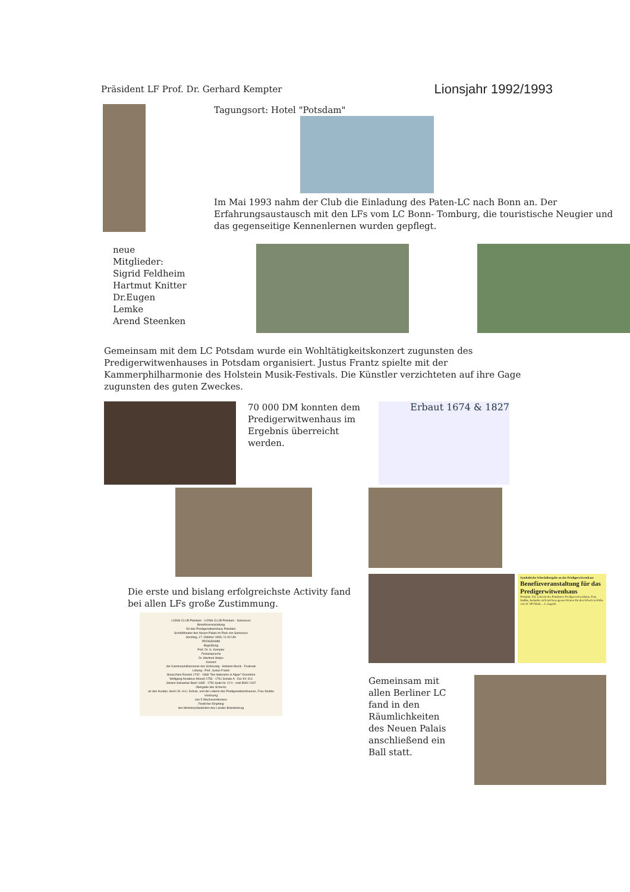Präsident LF Prof. Dr. Gerhard Kempter
Lionsjahr 1992/1993
Tagungsort: Hotel "Potsdam"
Im Mai 1993 nahm der Club die Einladung des Paten-LC nach Bonn an. Der Erfahrungsaustausch mit den LFs vom LC Bonn- Tomburg, die touristische Neugier und das gegenseitige Kennenlernen wurden gepflegt.
neue Mitglieder:
Sigrid Feldheim
Hartmut Knitter
Dr.Eugen Lemke
Arend Steenken
Gemeinsam mit dem LC Potsdam wurde ein Wohltätigkeitskonzert zugunsten des Predigerwitwenhauses in Potsdam organisiert. Justus Frantz spielte mit der Kammerphilharmonie des Holstein Musik-Festivals. Die Künstler verzichteten auf ihre Gage zugunsten des guten Zweckes.
70 000 DM konnten dem Predigerwitwenhaus im Ergebnis überreicht werden.
Erbaut 1674 & 1827
Die erste und bislang erfolgreichste Activity fand bei allen LFs große Zustimmung.
LIONS CLUB Potsdam LIONS CLUB Potsdam - Sanssouci
Benefizveranstaltung
für das Predigerwitwenhaus Potsdam
Schloßtheater des Neuen Palais im Park von Sanssouci
Sonntag, 17. Oktober 1993, 11.00 Uhr
PROGRAMM
Begrüßung
Prof. Dr. G. Kempter
Festansprache
Dr. Manfred Stolpe
Konzert
der Kammerphilharmonie des Schleswig - Holstein Musik - Festivals
Leitung : Prof. Justus Frantz
Gioacchino Rossini 1792 - 1868 "Die Italienerin in Algier" Ouvertüre
Wolfgang Amadeus Mozart 1756 - 1791 Sonate A - Dur KV 414
Johann Sebastian Bach 1685 - 1750 Suite Nr. 22 h - moll BWV 1067
Übergabe des Schecks
an den Kurator, Herrn Dr. H.U. Schulz, und die Leiterin des Predigerwitwenhauses, Frau Stubbe
Verlosung
von 5 Wochenendreisen
Festlicher Empfang
des Ministerpräsidenten des Landes Brandenburg
Symbolische Scheckübergabe an das Prädigerwitwenhaus
Benefizveranstaltung für das Predigerwitwenhaus
Potsdam. Die Leiterin des Potsdamer Predigerwitwenhaus, Frau Stubbe, bedankte sich mit bewegenen Worten für den Scheck in Höhe von 41 500 Mark ... L.Gagsch
Gemeinsam mit allen Berliner LC fand in den Räumlichkeiten des Neuen Palais anschließend ein Ball statt.